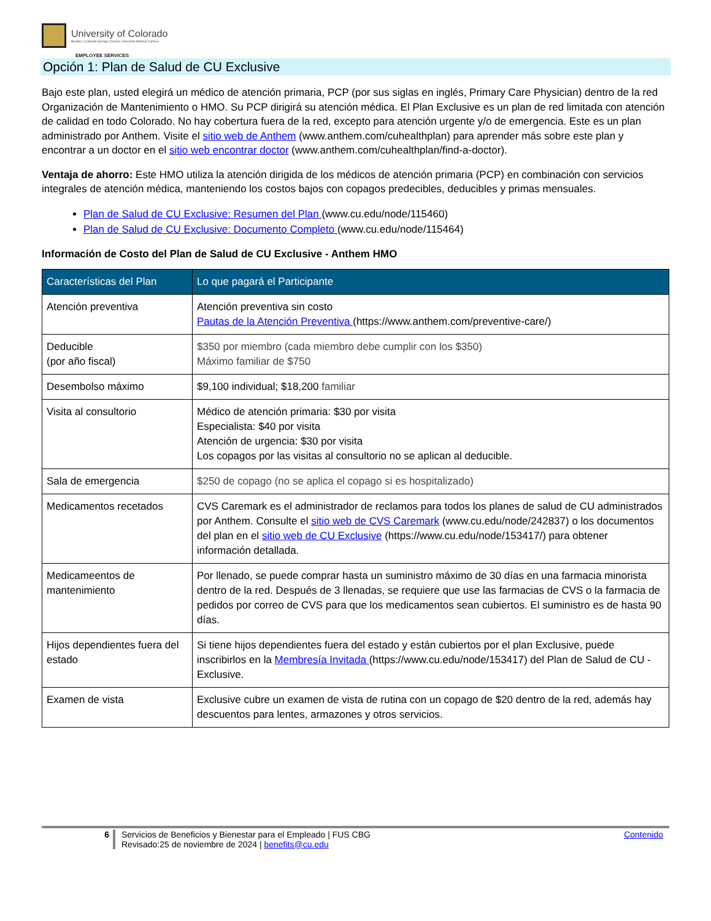University of Colorado
Boulder | Colorado Springs | Denver | Anschutz Medical Campus
EMPLOYEE SERVICES
Opción 1: Plan de Salud de CU Exclusive
Bajo este plan, usted elegirá un médico de atención primaria, PCP (por sus siglas en inglés, Primary Care Physician) dentro de la red Organización de Mantenimiento o HMO. Su PCP dirigirá su atención médica. El Plan Exclusive es un plan de red limitada con atención de calidad en todo Colorado. No hay cobertura fuera de la red, excepto para atención urgente y/o de emergencia. Este es un plan administrado por Anthem. Visite el sitio web de Anthem (www.anthem.com/cuhealthplan) para aprender más sobre este plan y encontrar a un doctor en el sitio web encontrar doctor (www.anthem.com/cuhealthplan/find-a-doctor).
Ventaja de ahorro: Este HMO utiliza la atención dirigida de los médicos de atención primaria (PCP) en combinación con servicios integrales de atención médica, manteniendo los costos bajos con copagos predecibles, deducibles y primas mensuales.
Plan de Salud de CU Exclusive: Resumen del Plan (www.cu.edu/node/115460)
Plan de Salud de CU Exclusive: Documento Completo (www.cu.edu/node/115464)
Información de Costo del Plan de Salud de CU Exclusive - Anthem HMO
| Características del Plan | Lo que pagará el Participante |
| --- | --- |
| Atención preventiva | Atención preventiva sin costo Pautas de la Atención Preventiva (https://www.anthem.com/preventive-care/) |
| Deducible (por año fiscal) | $350 por miembro (cada miembro debe cumplir con los $350) Máximo familiar de $750 |
| Desembolso máximo | $9,100 individual; $18,200 familiar |
| Visita al consultorio | Médico de atención primaria: $30 por visita Especialista: $40 por visita Atención de urgencia: $30 por visita Los copagos por las visitas al consultorio no se aplican al deducible. |
| Sala de emergencia | $250 de copago (no se aplica el copago si es hospitalizado) |
| Medicamentos recetados | CVS Caremark es el administrador de reclamos para todos los planes de salud de CU administrados por Anthem. Consulte el sitio web de CVS Caremark (www.cu.edu/node/242837) o los documentos del plan en el sitio web de CU Exclusive (https://www.cu.edu/node/153417/) para obtener información detallada. |
| Medicameentos de mantenimiento | Por llenado, se puede comprar hasta un suministro máximo de 30 días en una farmacia minorista dentro de la red. Después de 3 llenadas, se requiere que use las farmacias de CVS o la farmacia de pedidos por correo de CVS para que los medicamentos sean cubiertos. El suministro es de hasta 90 días. |
| Hijos dependientes fuera del estado | Si tiene hijos dependientes fuera del estado y están cubiertos por el plan Exclusive, puede inscribirlos en la Membresía Invitada (https://www.cu.edu/node/153417) del Plan de Salud de CU - Exclusive. |
| Examen de vista | Exclusive cubre un examen de vista de rutina con un copago de $20 dentro de la red, además hay descuentos para lentes, armazones y otros servicios. |
6 Servicios de Beneficios y Bienestar para el Empleado | FUS CBG
Revisado:25 de noviembre de 2024 | benefits@cu.edu
Contenido